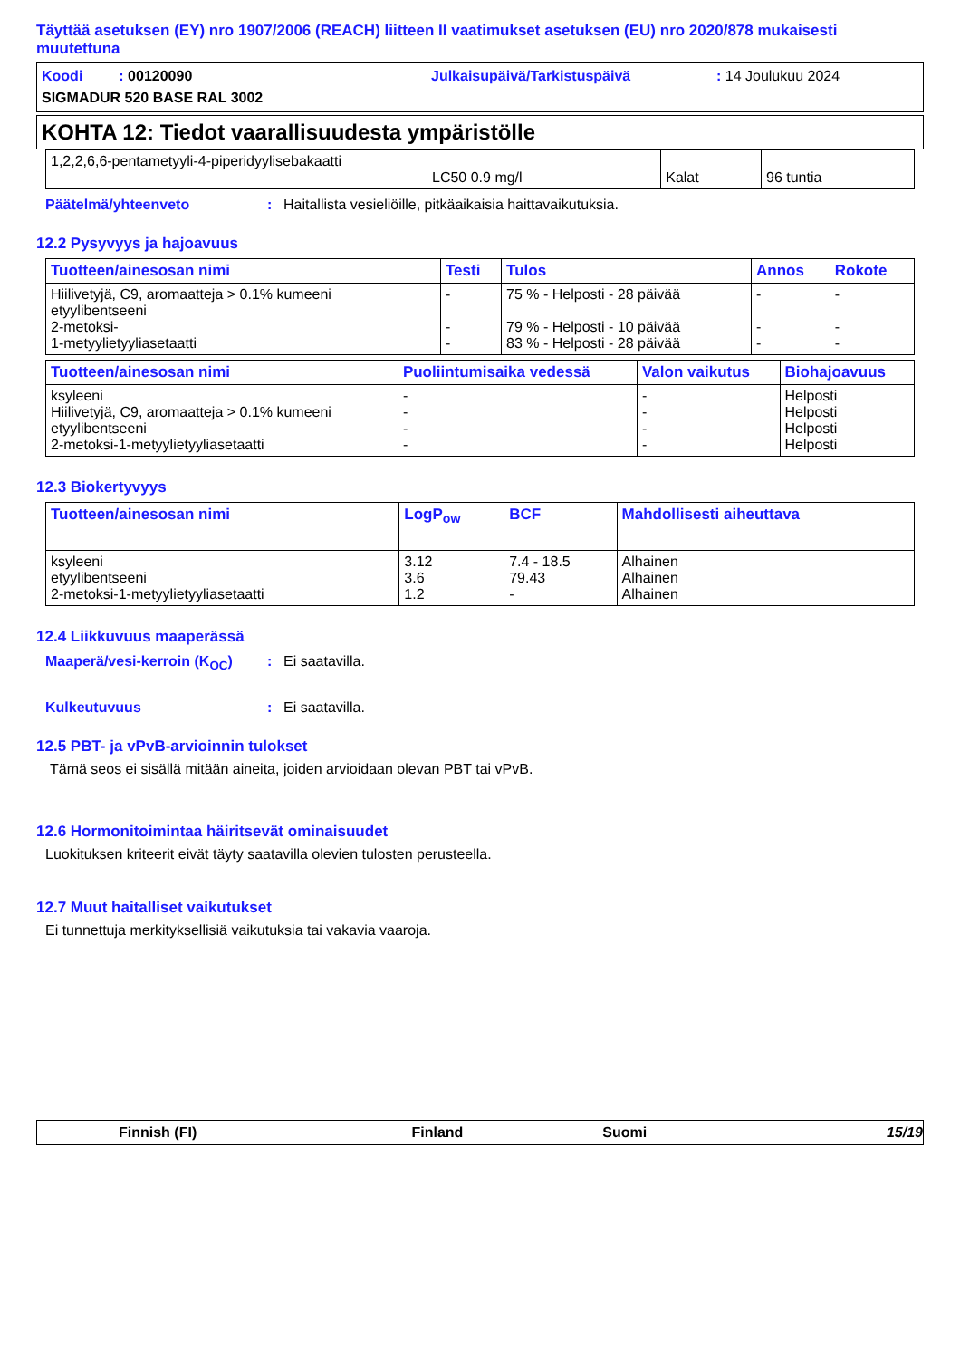Täyttää asetuksen (EY) nro 1907/2006 (REACH) liitteen II vaatimukset asetuksen (EU) nro 2020/878 mukaisesti muutettuna
Koodi : 00120090 Julkaisupäivä/Tarkistuspäivä: 14 Joulukuu 2024
SIGMADUR 520 BASE RAL 3002
KOHTA 12: Tiedot vaarallisuudesta ympäristölle
| 1,2,2,6,6-pentametyyli-4-piperidyylisebakaatti | LC50 0.9 mg/l | Kalat | 96 tuntia |
Päätelmä/yhteenveto: Haitallista vesieliöille, pitkäaikaisia haittavaikutuksia.
12.2 Pysyvyys ja hajoavuus
| Tuotteen/ainesosan nimi | Testi | Tulos | Annos | Rokote |
| --- | --- | --- | --- | --- |
| Hiilivetyjä, C9, aromaatteja > 0.1% kumeeni etyylibentseeni 2-metoksi- 1-metyylietyyliasetaatti | - - - | 75 % - Helposti - 28 päivää 79 % - Helposti - 10 päivää 83 % - Helposti - 28 päivää | - - - | - - - |
| Tuotteen/ainesosan nimi | Puoliintumisaika vedessä | Valon vaikutus | Biohajoavuus |
| --- | --- | --- | --- |
| ksyleeni Hiilivetyjä, C9, aromaatteja > 0.1% kumeeni etyylibentseeni 2-metoksi-1-metyylietyyliasetaatti | - - - - | - - - - | Helposti Helposti Helposti Helposti |
12.3 Biokertyvyys
| Tuotteen/ainesosan nimi | LogP<sub>ow</sub> | BCF | Mahdollisesti aiheuttava |
| --- | --- | --- | --- |
| ksyleeni etyylibentseeni 2-metoksi-1-metyylietyyliasetaatti | 3.12 3.6 1.2 | 7.4 - 18.5 79.43 - | Alhainen Alhainen Alhainen |
12.4 Liikkuvuus maaperässä
Maaperä/vesi-kerroin (K<sub>OC</sub>): Ei saatavilla.
Kulkeutuvuus: Ei saatavilla.
12.5 PBT- ja vPvB-arvioinnin tulokset
Tämä seos ei sisällä mitään aineita, joiden arvioidaan olevan PBT tai vPvB.
12.6 Hormonitoimintaa häiritsevät ominaisuudet
Luokituksen kriteerit eivät täyty saatavilla olevien tulosten perusteella.
12.7 Muut haitalliset vaikutukset
Ei tunnettuja merkityksellisiä vaikutuksia tai vakavia vaaroja.
Finnish (FI) Finland Suomi 15/19